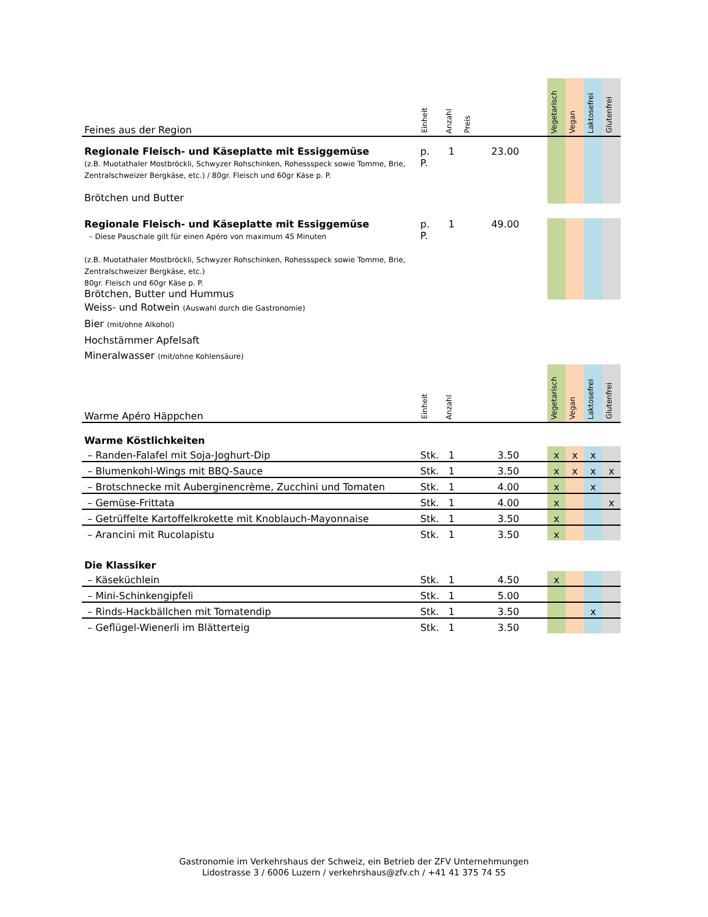| Feines aus der Region | Einheit | Anzahl | Preis | | Vegetarisch | Vegan | Laktosefrei | Glutenfrei |
| --- | --- | --- | --- | --- | --- | --- | --- | --- |
| Regionale Fleisch- und Käseplatte mit Essiggemüse (z.B. Muotathaler Mostbröckli, Schwyzer Rohschinken, Rohessspeck sowie Tomme, Brie, Zentralschweizer Bergkäse, etc.) / 80gr. Fleisch und 60gr Käse p. P. Brötchen und Butter | p. P. | 1 | 23.00 | | | | | |
| Regionale Fleisch- und Käseplatte mit Essiggemüse – Diese Pauschale gilt für einen Apéro von maximum 45 Minuten (z.B. Muotathaler Mostbröckli, Schwyzer Rohschinken, Rohessspeck sowie Tomme, Brie, Zentralschweizer Bergkäse, etc.) 80gr. Fleisch und 60gr Käse p. P. Brötchen, Butter und Hummus | p. P. | 1 | 49.00 | | | | | |
| Weiss- und Rotwein (Auswahl durch die Gastronomie) Bier (mit/ohne Alkohol) Hochstämmer Apfelsaft Mineralwasser (mit/ohne Kohlensäure) | | | | | | | | |
| Warme Apéro Häppchen | Einheit | Anzahl | | | Vegetarisch | Vegan | Laktosefrei | Glutenfrei |
| Warme Köstlichkeiten | | | | | | | | |
| – Randen-Falafel mit Soja-Joghurt-Dip | Stk. | 1 | 3.50 | | x | x | x | |
| – Blumenkohl-Wings mit BBQ-Sauce | Stk. | 1 | 3.50 | | x | x | x | x |
| – Brotschnecke mit Auberginencrème, Zucchini und Tomaten | Stk. | 1 | 4.00 | | x | | x | |
| – Gemüse-Frittata | Stk. | 1 | 4.00 | | x | | | x |
| – Getrüffelte Kartoffelkrokette mit Knoblauch-Mayonnaise | Stk. | 1 | 3.50 | | x | | | |
| – Arancini mit Rucolapistu | Stk. | 1 | 3.50 | | x | | | |
| Die Klassiker | | | | | | | | |
| – Käseküchlein | Stk. | 1 | 4.50 | | x | | | |
| – Mini-Schinkengipfeli | Stk. | 1 | 5.00 | | | | | |
| – Rinds-Hackbällchen mit Tomatendip | Stk. | 1 | 3.50 | | | | x | |
| – Geflügel-Wienerli im Blätterteig | Stk. | 1 | 3.50 | | | | | |
Gastronomie im Verkehrshaus der Schweiz, ein Betrieb der ZFV Unternehmungen
Lidostrasse 3 / 6006 Luzern / verkehrshaus@zfv.ch / +41 41 375 74 55